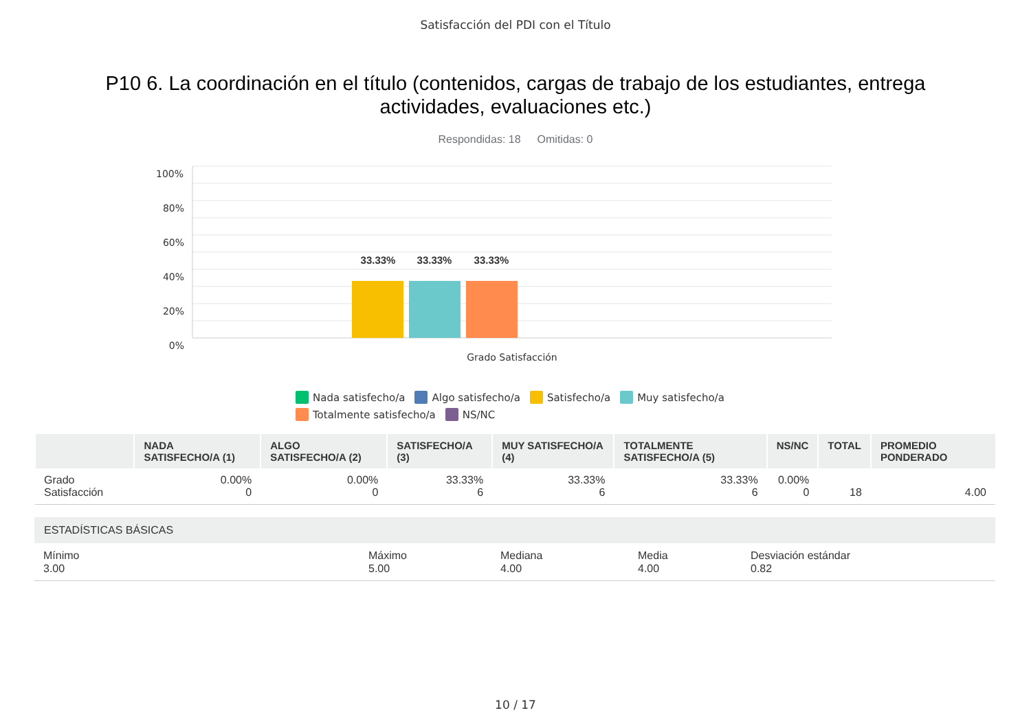Satisfacción del PDI con el Título
P10 6. La coordinación en el título (contenidos, cargas de trabajo de los estudiantes, entrega actividades, evaluaciones etc.)
Respondidas: 18 Omitidas: 0
100%
80%
60%
40%
20%
0%
33.33%
33.33%
33.33%
Grado Satisfacción
Nada satisfecho/a Algo satisfecho/a Satisfecho/a Muy satisfecho/a
Totalmente satisfecho/a NS/NC
| | NADA SATISFECHO/A (1) | ALGO SATISFECHO/A (2) | SATISFECHO/A (3) | MUY SATISFECHO/A (4) | TOTALMENTE SATISFECHO/A (5) | NS/NC | TOTAL | PROMEDIO PONDERADO |
| --- | --- | --- | --- | --- | --- | --- | --- | --- |
| Grado Satisfacción | 0.00% 0 | 0.00% 0 | 33.33% 6 | 33.33% 6 | 33.33% 6 | 0.00% 0 | 18 | 4.00 |
ESTADÍSTICAS BÁSICAS
Mínimo
3.00
Máximo
5.00
Mediana
4.00
Media
4.00
Desviación estándar
0.82
10 / 17